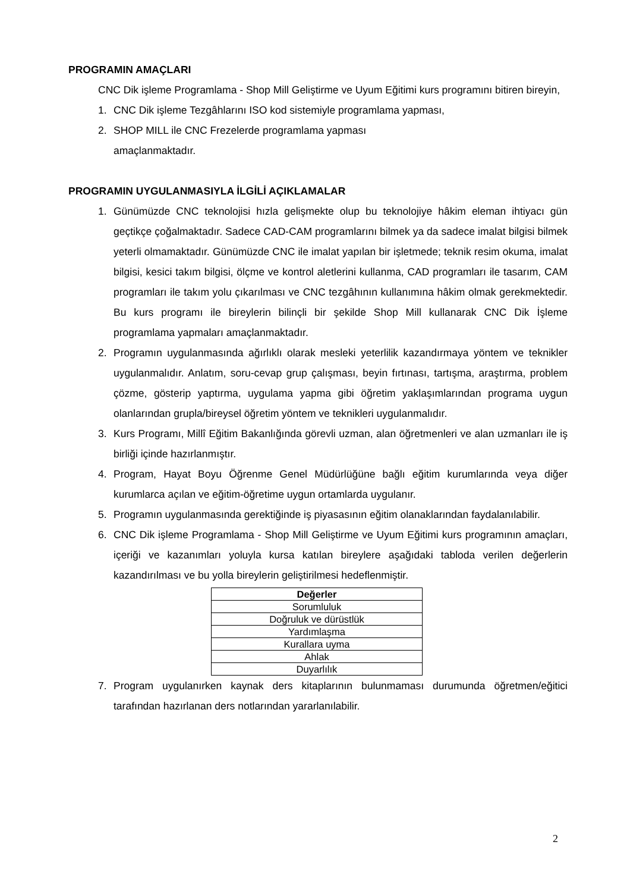PROGRAMIN AMAÇLARI
CNC Dik işleme Programlama - Shop Mill Geliştirme ve Uyum Eğitimi kurs programını bitiren bireyin,
1. CNC Dik işleme Tezgâhlarını ISO kod sistemiyle programlama yapması,
2. SHOP MILL ile CNC Frezelerde programlama yapması
amaçlanmaktadır.
PROGRAMIN UYGULANMASIYLA İLGİLİ AÇIKLAMALAR
1. Günümüzde CNC teknolojisi hızla gelişmekte olup bu teknolojiye hâkim eleman ihtiyacı gün geçtikçe çoğalmaktadır. Sadece CAD-CAM programlarını bilmek ya da sadece imalat bilgisi bilmek yeterli olmamaktadır. Günümüzde CNC ile imalat yapılan bir işletmede; teknik resim okuma, imalat bilgisi, kesici takım bilgisi, ölçme ve kontrol aletlerini kullanma, CAD programları ile tasarım, CAM programları ile takım yolu çıkarılması ve CNC tezgâhının kullanımına hâkim olmak gerekmektedir. Bu kurs programı ile bireylerin bilinçli bir şekilde Shop Mill kullanarak CNC Dik İşleme programlama yapmaları amaçlanmaktadır.
2. Programın uygulanmasında ağırlıklı olarak mesleki yeterlilik kazandırmaya yöntem ve teknikler uygulanmalıdır. Anlatım, soru-cevap grup çalışması, beyin fırtınası, tartışma, araştırma, problem çözme, gösterip yaptırma, uygulama yapma gibi öğretim yaklaşımlarından programa uygun olanlarından grupla/bireysel öğretim yöntem ve teknikleri uygulanmalıdır.
3. Kurs Programı, Millî Eğitim Bakanlığında görevli uzman, alan öğretmenleri ve alan uzmanları ile iş birliği içinde hazırlanmıştır.
4. Program, Hayat Boyu Öğrenme Genel Müdürlüğüne bağlı eğitim kurumlarında veya diğer kurumlarca açılan ve eğitim-öğretime uygun ortamlarda uygulanır.
5. Programın uygulanmasında gerektiğinde iş piyasasının eğitim olanaklarından faydalanılabilir.
6. CNC Dik işleme Programlama - Shop Mill Geliştirme ve Uyum Eğitimi kurs programının amaçları, içeriği ve kazanımları yoluyla kursa katılan bireylere aşağıdaki tabloda verilen değerlerin kazandırılması ve bu yolla bireylerin geliştirilmesi hedeflenmiştir.
| Değerler |
| --- |
| Sorumluluk |
| Doğruluk ve dürüstlük |
| Yardımlaşma |
| Kurallara uyma |
| Ahlak |
| Duyarlılık |
7. Program uygulanırken kaynak ders kitaplarının bulunmaması durumunda öğretmen/eğitici tarafından hazırlanan ders notlarından yararlanılabilir.
2